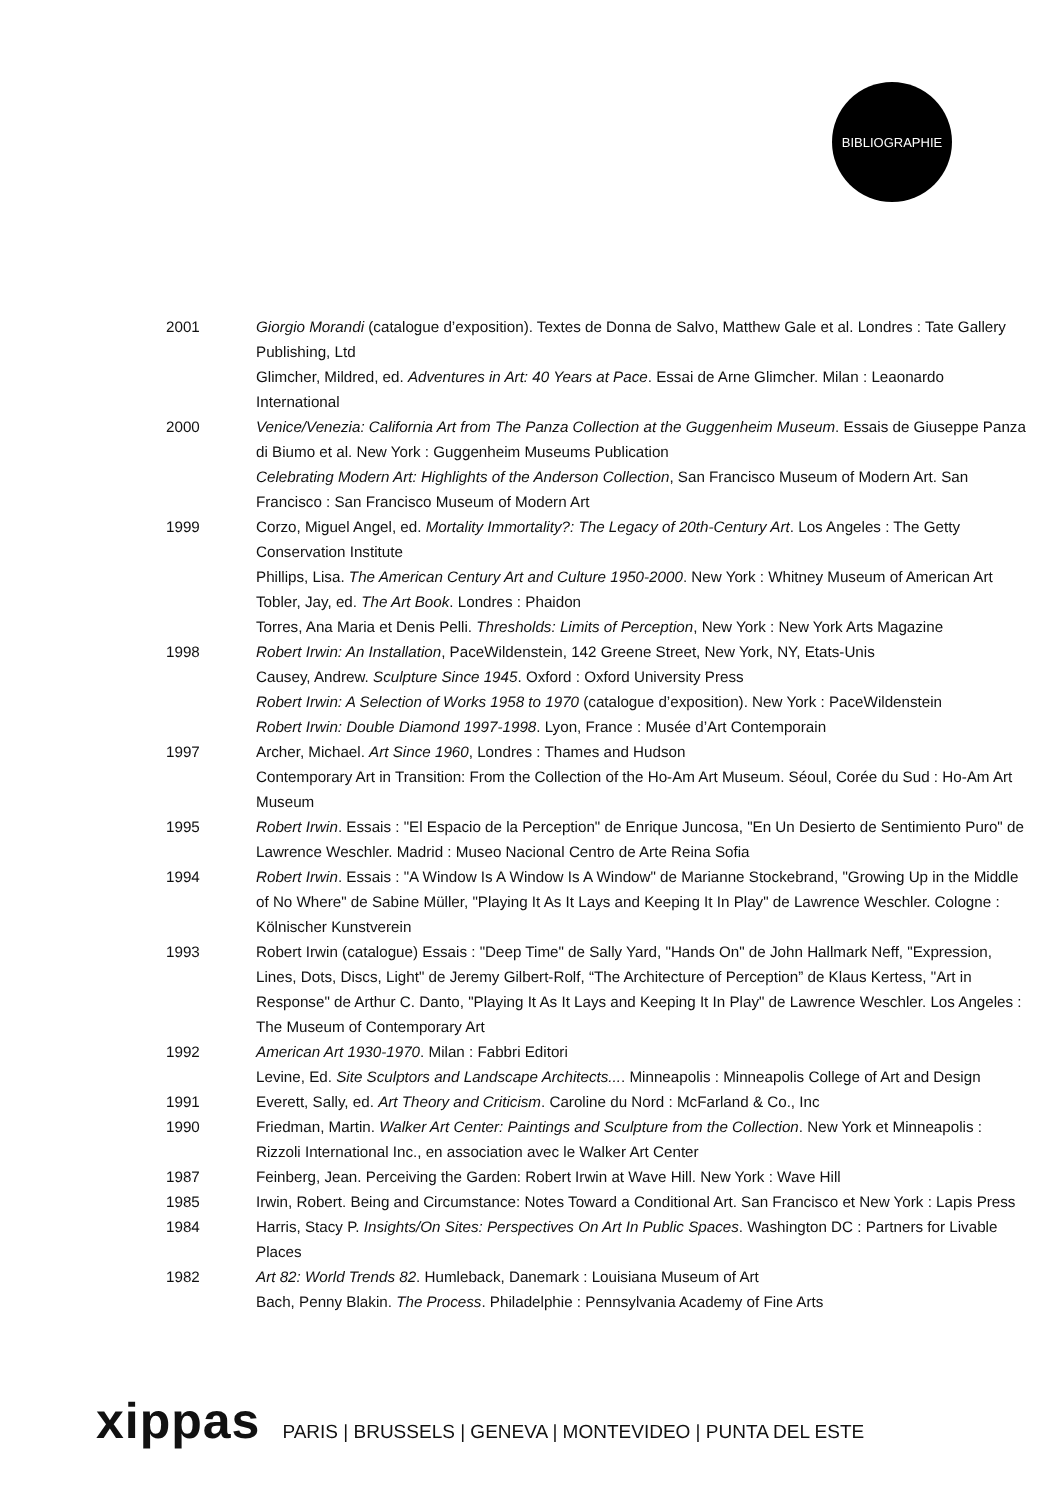BIBLIOGRAPHIE
2001 Giorgio Morandi (catalogue d’exposition). Textes de Donna de Salvo, Matthew Gale et al. Londres : Tate Gallery Publishing, Ltd
Glimcher, Mildred, ed. Adventures in Art: 40 Years at Pace. Essai de Arne Glimcher. Milan : Leaonardo International
2000 Venice/Venezia: California Art from The Panza Collection at the Guggenheim Museum. Essais de Giuseppe Panza di Biumo et al. New York : Guggenheim Museums Publication
Celebrating Modern Art: Highlights of the Anderson Collection, San Francisco Museum of Modern Art. San Francisco : San Francisco Museum of Modern Art
1999 Corzo, Miguel Angel, ed. Mortality Immortality?: The Legacy of 20th-Century Art. Los Angeles : The Getty Conservation Institute
Phillips, Lisa. The American Century Art and Culture 1950-2000. New York : Whitney Museum of American Art
Tobler, Jay, ed. The Art Book. Londres : Phaidon
Torres, Ana Maria et Denis Pelli. Thresholds: Limits of Perception, New York : New York Arts Magazine
1998 Robert Irwin: An Installation, PaceWildenstein, 142 Greene Street, New York, NY, Etats-Unis
Causey, Andrew. Sculpture Since 1945. Oxford : Oxford University Press
Robert Irwin: A Selection of Works 1958 to 1970 (catalogue d’exposition). New York : PaceWildenstein
Robert Irwin: Double Diamond 1997-1998. Lyon, France : Musée d’Art Contemporain
1997 Archer, Michael. Art Since 1960, Londres : Thames and Hudson
Contemporary Art in Transition: From the Collection of the Ho-Am Art Museum. Séoul, Corée du Sud : Ho-Am Art Museum
1995 Robert Irwin. Essais : "El Espacio de la Perception" de Enrique Juncosa, "En Un Desierto de Sentimiento Puro" de Lawrence Weschler. Madrid : Museo Nacional Centro de Arte Reina Sofia
1994 Robert Irwin. Essais : "A Window Is A Window Is A Window" de Marianne Stockebrand, "Growing Up in the Middle of No Where" de Sabine Müller, "Playing It As It Lays and Keeping It In Play" de Lawrence Weschler. Cologne : Kölnischer Kunstverein
1993 Robert Irwin (catalogue) Essais : "Deep Time" de Sally Yard, "Hands On" de John Hallmark Neff, "Expression, Lines, Dots, Discs, Light" de Jeremy Gilbert-Rolf, “The Architecture of Perception” de Klaus Kertess, "Art in Response" de Arthur C. Danto, "Playing It As It Lays and Keeping It In Play" de Lawrence Weschler. Los Angeles : The Museum of Contemporary Art
1992 American Art 1930-1970. Milan : Fabbri Editori
Levine, Ed. Site Sculptors and Landscape Architects.... Minneapolis : Minneapolis College of Art and Design
1991 Everett, Sally, ed. Art Theory and Criticism. Caroline du Nord : McFarland & Co., Inc
1990 Friedman, Martin. Walker Art Center: Paintings and Sculpture from the Collection. New York et Minneapolis : Rizzoli International Inc., en association avec le Walker Art Center
1987 Feinberg, Jean. Perceiving the Garden: Robert Irwin at Wave Hill. New York : Wave Hill
1985 Irwin, Robert. Being and Circumstance: Notes Toward a Conditional Art. San Francisco et New York : Lapis Press
1984 Harris, Stacy P. Insights/On Sites: Perspectives On Art In Public Spaces. Washington DC : Partners for Livable Places
1982 Art 82: World Trends 82. Humleback, Danemark : Louisiana Museum of Art
Bach, Penny Blakin. The Process. Philadelphie : Pennsylvania Academy of Fine Arts
xippas PARIS | BRUSSELS | GENEVA | MONTEVIDEO | PUNTA DEL ESTE